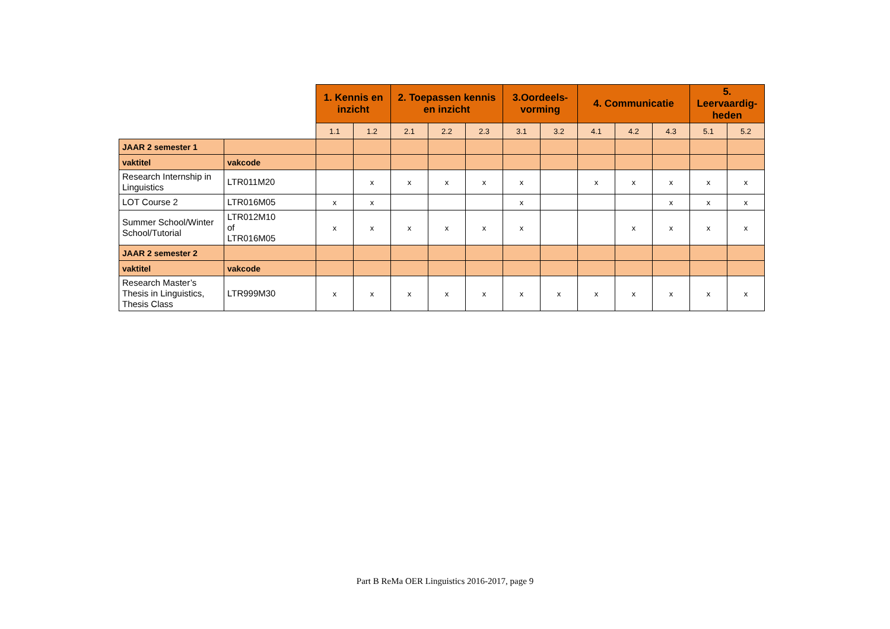| | | 1. Kennis en inzicht | | 2. Toepassen kennis en inzicht | | | 3.Oordeels-vorming | | 4. Communicatie | | | 5. Leervaardig-heden | |
| --- | --- | --- | --- | --- | --- | --- | --- | --- | --- | --- | --- | --- | --- |
| | | 1.1 | 1.2 | 2.1 | 2.2 | 2.3 | 3.1 | 3.2 | 4.1 | 4.2 | 4.3 | 5.1 | 5.2 |
| JAAR 2 semester 1 | | | | | | | | | | | | | |
| vaktitel | vakcode | | | | | | | | | | | | |
| Research Internship in Linguistics | LTR011M20 | | x | x | x | x | x | | x | x | x | x | x |
| LOT Course 2 | LTR016M05 | x | x | | | | x | | | | x | x | x |
| Summer School/Winter School/Tutorial | LTR012M10 of LTR016M05 | x | x | x | x | x | x | | | x | x | x | x |
| JAAR 2 semester 2 | | | | | | | | | | | | | |
| vaktitel | vakcode | | | | | | | | | | | | |
| Research Master’s Thesis in Linguistics, Thesis Class | LTR999M30 | x | x | x | x | x | x | x | x | x | x | x | x |
Part B ReMa OER Linguistics 2016-2017, page 9